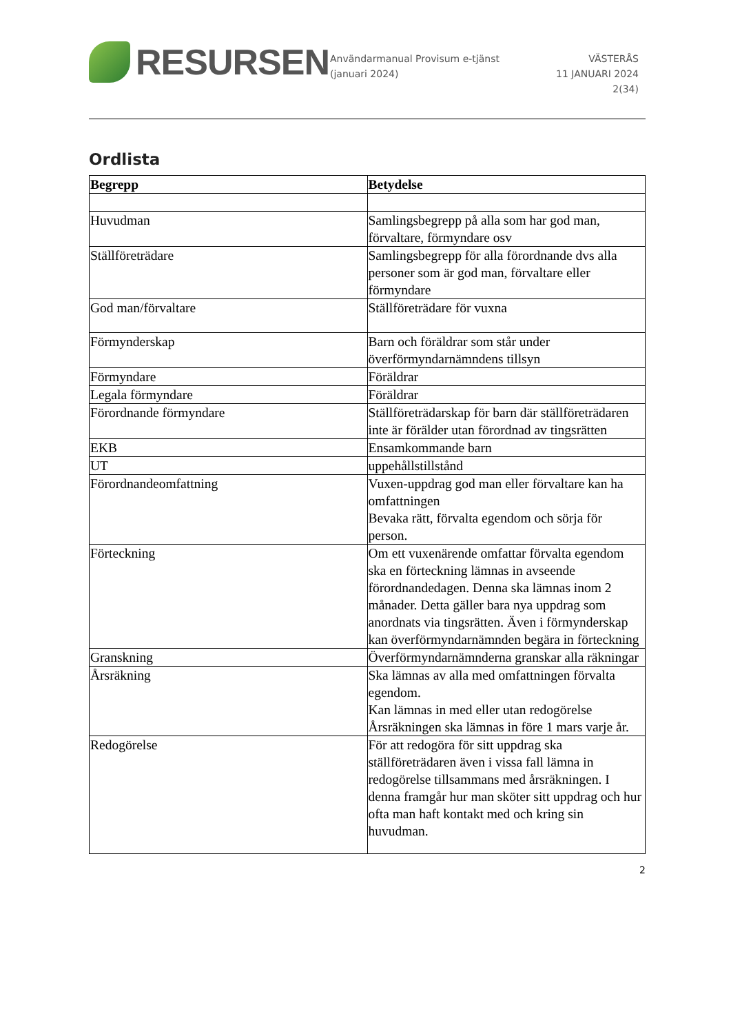RESURSEN
Användarmanual Provisum e-tjänst (januari 2024)
VÄSTERÅS
11 JANUARI 2024
2(34)
Ordlista
| Begrepp | Betydelse |
| --- | --- |
| Huvudman | Samlingsbegrepp på alla som har god man, förvaltare, förmyndare osv |
| Ställföreträdare | Samlingsbegrepp för alla förordnande dvs alla personer som är god man, förvaltare eller förmyndare |
| God man/förvaltare | Ställföreträdare för vuxna |
| Förmynderskap | Barn och föräldrar som står under överförmyndarnämndens tillsyn |
| Förmyndare | Föräldrar |
| Legala förmyndare | Föräldrar |
| Förordnande förmyndare | Ställföreträdarskap för barn där ställföreträdaren inte är förälder utan förordnad av tingsrätten |
| EKB | Ensamkommande barn |
| UT | uppehållstillstånd |
| Förordnandeomfattning | Vuxen-uppdrag god man eller förvaltare kan ha omfattningen Bevaka rätt, förvalta egendom och sörja för person. |
| Förteckning | Om ett vuxenärende omfattar förvalta egendom ska en förteckning lämnas in avseende förordnandedagen. Denna ska lämnas inom 2 månader. Detta gäller bara nya uppdrag som anordnats via tingsrätten. Även i förmynderskap kan överförmyndarnämnden begära in förteckning |
| Granskning | Överförmyndarnämnderna granskar alla räkningar |
| Årsräkning | Ska lämnas av alla med omfattningen förvalta egendom. Kan lämnas in med eller utan redogörelse Årsräkningen ska lämnas in före 1 mars varje år. |
| Redogörelse | För att redogöra för sitt uppdrag ska ställföreträdaren även i vissa fall lämna in redogörelse tillsammans med årsräkningen. I denna framgår hur man sköter sitt uppdrag och hur ofta man haft kontakt med och kring sin huvudman. |
2